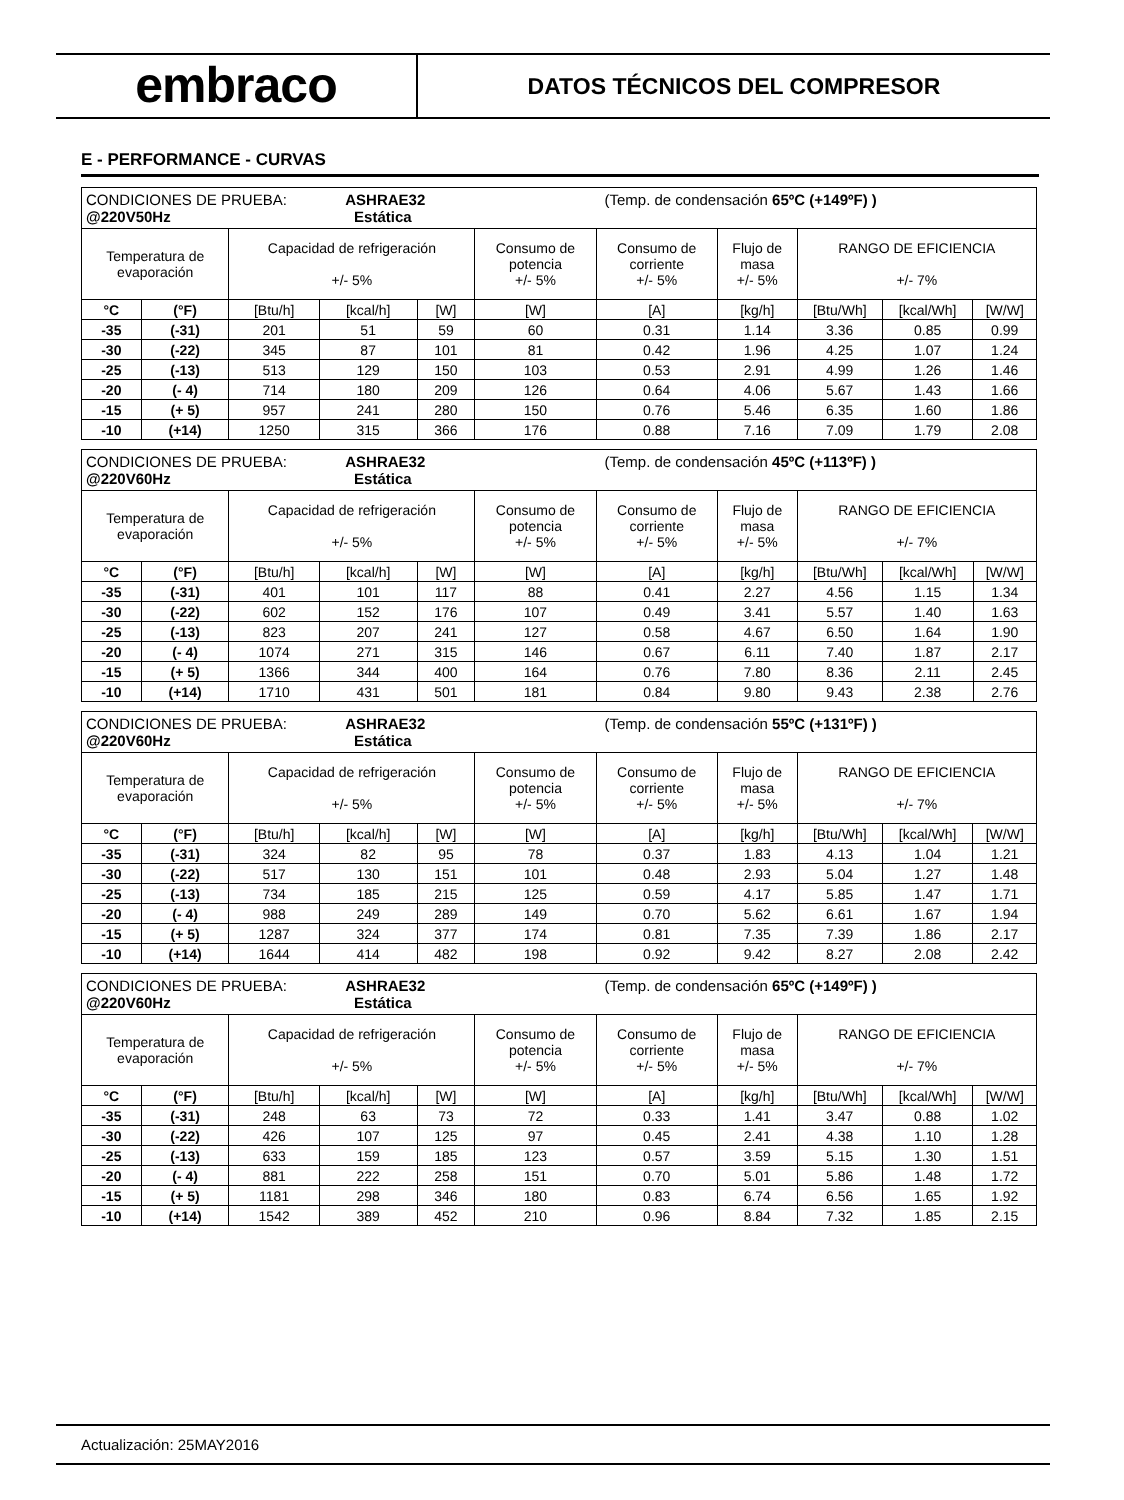embraco
DATOS TÉCNICOS DEL COMPRESOR
E - PERFORMANCE - CURVAS
| CONDICIONES DE PRUEBA: ASHRAE32 (Temp. de condensación 65ºC (+149ºF) ) @220V50Hz Estática | | | | | | | | | | |
| Temperatura de evaporación | | Capacidad de refrigeración +/- 5% | | | Consumo de potencia +/- 5% | Consumo de corriente +/- 5% | Flujo de masa +/- 5% | RANGO DE EFICIENCIA +/- 7% | | |
| °C | (°F) | [Btu/h] | [kcal/h] | [W] | [W] | [A] | [kg/h] | [Btu/Wh] | [kcal/Wh] | [W/W] |
| -35 | (-31) | 201 | 51 | 59 | 60 | 0.31 | 1.14 | 3.36 | 0.85 | 0.99 |
| -30 | (-22) | 345 | 87 | 101 | 81 | 0.42 | 1.96 | 4.25 | 1.07 | 1.24 |
| -25 | (-13) | 513 | 129 | 150 | 103 | 0.53 | 2.91 | 4.99 | 1.26 | 1.46 |
| -20 | (- 4) | 714 | 180 | 209 | 126 | 0.64 | 4.06 | 5.67 | 1.43 | 1.66 |
| -15 | (+ 5) | 957 | 241 | 280 | 150 | 0.76 | 5.46 | 6.35 | 1.60 | 1.86 |
| -10 | (+14) | 1250 | 315 | 366 | 176 | 0.88 | 7.16 | 7.09 | 1.79 | 2.08 |
| CONDICIONES DE PRUEBA: ASHRAE32 (Temp. de condensación 45ºC (+113ºF) ) @220V60Hz Estática | | | | | | | | | | |
| Temperatura de evaporación | | Capacidad de refrigeración +/- 5% | | | Consumo de potencia +/- 5% | Consumo de corriente +/- 5% | Flujo de masa +/- 5% | RANGO DE EFICIENCIA +/- 7% | | |
| °C | (°F) | [Btu/h] | [kcal/h] | [W] | [W] | [A] | [kg/h] | [Btu/Wh] | [kcal/Wh] | [W/W] |
| -35 | (-31) | 401 | 101 | 117 | 88 | 0.41 | 2.27 | 4.56 | 1.15 | 1.34 |
| -30 | (-22) | 602 | 152 | 176 | 107 | 0.49 | 3.41 | 5.57 | 1.40 | 1.63 |
| -25 | (-13) | 823 | 207 | 241 | 127 | 0.58 | 4.67 | 6.50 | 1.64 | 1.90 |
| -20 | (- 4) | 1074 | 271 | 315 | 146 | 0.67 | 6.11 | 7.40 | 1.87 | 2.17 |
| -15 | (+ 5) | 1366 | 344 | 400 | 164 | 0.76 | 7.80 | 8.36 | 2.11 | 2.45 |
| -10 | (+14) | 1710 | 431 | 501 | 181 | 0.84 | 9.80 | 9.43 | 2.38 | 2.76 |
| CONDICIONES DE PRUEBA: ASHRAE32 (Temp. de condensación 55ºC (+131ºF) ) @220V60Hz Estática | | | | | | | | | | |
| Temperatura de evaporación | | Capacidad de refrigeración +/- 5% | | | Consumo de potencia +/- 5% | Consumo de corriente +/- 5% | Flujo de masa +/- 5% | RANGO DE EFICIENCIA +/- 7% | | |
| °C | (°F) | [Btu/h] | [kcal/h] | [W] | [W] | [A] | [kg/h] | [Btu/Wh] | [kcal/Wh] | [W/W] |
| -35 | (-31) | 324 | 82 | 95 | 78 | 0.37 | 1.83 | 4.13 | 1.04 | 1.21 |
| -30 | (-22) | 517 | 130 | 151 | 101 | 0.48 | 2.93 | 5.04 | 1.27 | 1.48 |
| -25 | (-13) | 734 | 185 | 215 | 125 | 0.59 | 4.17 | 5.85 | 1.47 | 1.71 |
| -20 | (- 4) | 988 | 249 | 289 | 149 | 0.70 | 5.62 | 6.61 | 1.67 | 1.94 |
| -15 | (+ 5) | 1287 | 324 | 377 | 174 | 0.81 | 7.35 | 7.39 | 1.86 | 2.17 |
| -10 | (+14) | 1644 | 414 | 482 | 198 | 0.92 | 9.42 | 8.27 | 2.08 | 2.42 |
| CONDICIONES DE PRUEBA: ASHRAE32 (Temp. de condensación 65ºC (+149ºF) ) @220V60Hz Estática | | | | | | | | | | |
| Temperatura de evaporación | | Capacidad de refrigeración +/- 5% | | | Consumo de potencia +/- 5% | Consumo de corriente +/- 5% | Flujo de masa +/- 5% | RANGO DE EFICIENCIA +/- 7% | | |
| °C | (°F) | [Btu/h] | [kcal/h] | [W] | [W] | [A] | [kg/h] | [Btu/Wh] | [kcal/Wh] | [W/W] |
| -35 | (-31) | 248 | 63 | 73 | 72 | 0.33 | 1.41 | 3.47 | 0.88 | 1.02 |
| -30 | (-22) | 426 | 107 | 125 | 97 | 0.45 | 2.41 | 4.38 | 1.10 | 1.28 |
| -25 | (-13) | 633 | 159 | 185 | 123 | 0.57 | 3.59 | 5.15 | 1.30 | 1.51 |
| -20 | (- 4) | 881 | 222 | 258 | 151 | 0.70 | 5.01 | 5.86 | 1.48 | 1.72 |
| -15 | (+ 5) | 1181 | 298 | 346 | 180 | 0.83 | 6.74 | 6.56 | 1.65 | 1.92 |
| -10 | (+14) | 1542 | 389 | 452 | 210 | 0.96 | 8.84 | 7.32 | 1.85 | 2.15 |
Actualización: 25MAY2016